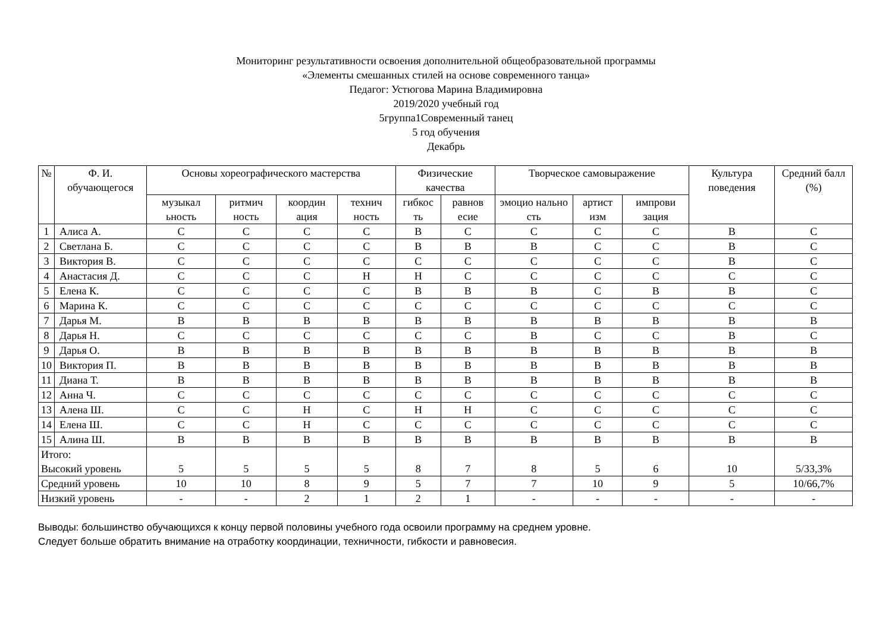Мониторинг результативности освоения дополнительной общеобразовательной программы
«Элементы смешанных стилей на основе современного танца»
Педагог: Устюгова Марина Владимировна
2019/2020 учебный год
5группа1Современный танец
5 год обучения
Декабрь
| № | Ф. И. обучающегося | Основы хореографического мастерства | | | | Физические качества | | Творческое самовыражение | | | Культура поведения | Средний балл (%) |
| --- | --- | --- | --- | --- | --- | --- | --- | --- | --- | --- | --- | --- |
| | | музыкал ьность | ритмич ность | координ ация | технич ность | гибкос ть | равнов есие | эмоцио нально сть | артист изм | импрови зация | | |
| 1 | Алиса А. | С | С | С | С | В | С | С | С | С | В | С |
| 2 | Светлана Б. | С | С | С | С | В | В | В | С | С | В | С |
| 3 | Виктория В. | С | С | С | С | С | С | С | С | С | В | С |
| 4 | Анастасия Д. | С | С | С | Н | Н | С | С | С | С | С | С |
| 5 | Елена К. | С | С | С | С | В | В | В | С | В | В | С |
| 6 | Марина К. | С | С | С | С | С | С | С | С | С | С | С |
| 7 | Дарья М. | В | В | В | В | В | В | В | В | В | В | В |
| 8 | Дарья Н. | С | С | С | С | С | С | В | С | С | В | С |
| 9 | Дарья О. | В | В | В | В | В | В | В | В | В | В | В |
| 10 | Виктория П. | В | В | В | В | В | В | В | В | В | В | В |
| 11 | Диана Т. | В | В | В | В | В | В | В | В | В | В | В |
| 12 | Анна Ч. | С | С | С | С | С | С | С | С | С | С | С |
| 13 | Алена Ш. | С | С | Н | С | Н | Н | С | С | С | С | С |
| 14 | Елена Ш. | С | С | Н | С | С | С | С | С | С | С | С |
| 15 | Алина Ш. | В | В | В | В | В | В | В | В | В | В | В |
| Итого: Высокий уровень | | 5 | 5 | 5 | 5 | 8 | 7 | 8 | 5 | 6 | 10 | 5/33,3% |
| Средний уровень | | 10 | 10 | 8 | 9 | 5 | 7 | 7 | 10 | 9 | 5 | 10/66,7% |
| Низкий уровень | | - | - | 2 | 1 | 2 | 1 | - | - | - | - | - |
Выводы: большинство обучающихся к концу первой половины учебного года освоили программу на среднем уровне.
Следует больше обратить внимание на отработку координации, техничности, гибкости и равновесия.